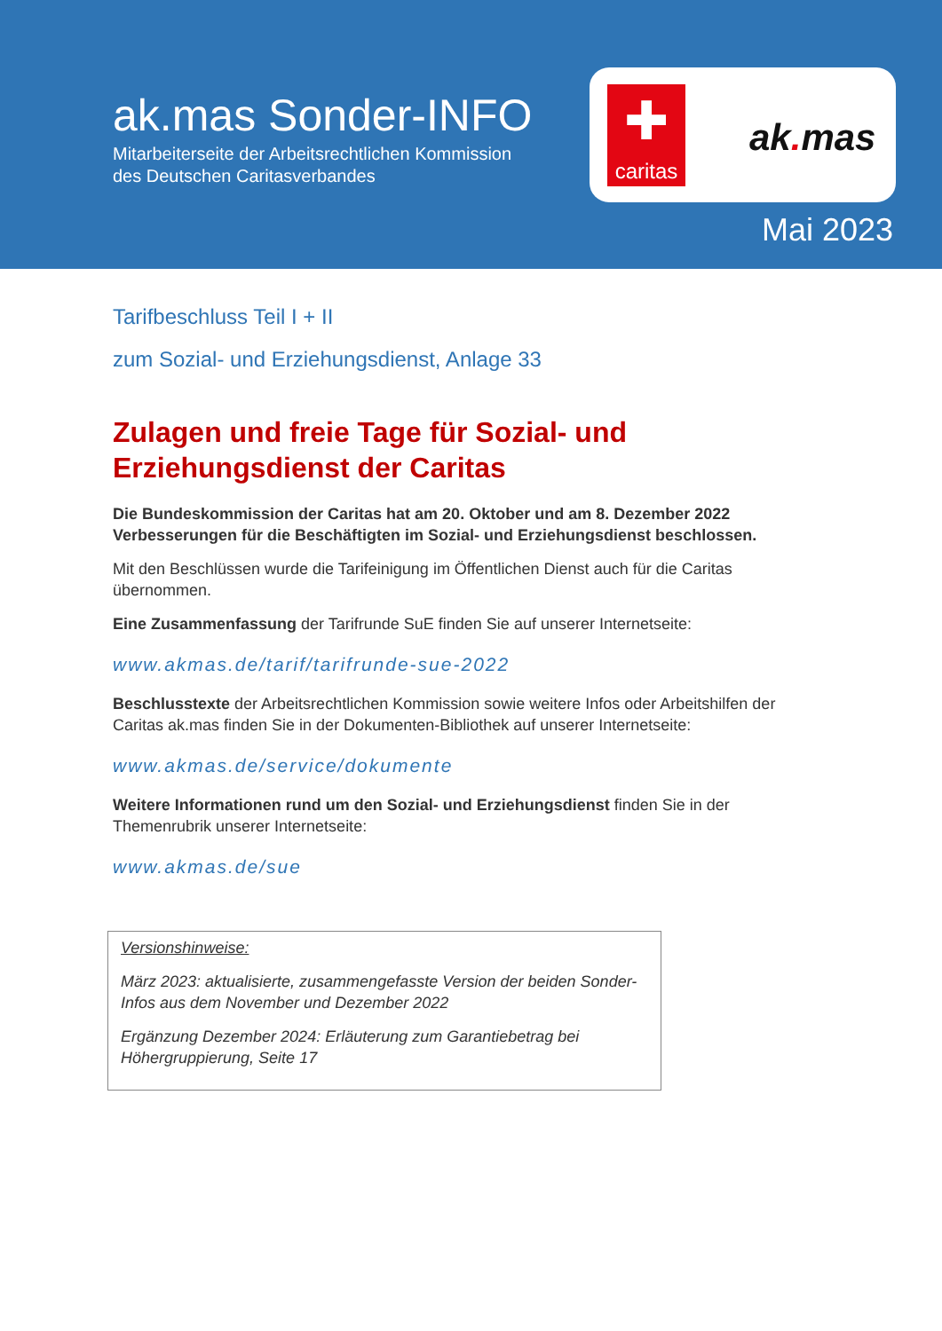ak.mas Sonder-INFO
Mitarbeiterseite der Arbeitsrechtlichen Kommission
des Deutschen Caritasverbandes
✚
caritas
ak. mas
Mai 2023
Tarifbeschluss Teil I + II
zum Sozial- und Erziehungsdienst, Anlage 33
Zulagen und freie Tage für Sozial- und Erziehungsdienst der Caritas
Die Bundeskommission der Caritas hat am 20. Oktober und am 8. Dezember 2022 Verbesserungen für die Beschäftigten im Sozial- und Erziehungsdienst beschlossen.
Mit den Beschlüssen wurde die Tarifeinigung im Öffentlichen Dienst auch für die Caritas übernommen.
Eine Zusammenfassung der Tarifrunde SuE finden Sie auf unserer Internetseite:
www.akmas.de/tarif/tarifrunde-sue-2022
Beschlusstexte der Arbeitsrechtlichen Kommission sowie weitere Infos oder Arbeitshilfen der Caritas ak.mas finden Sie in der Dokumenten-Bibliothek auf unserer Internetseite:
www.akmas.de/service/dokumente
Weitere Informationen rund um den Sozial- und Erziehungsdienst finden Sie in der Themenrubrik unserer Internetseite:
www.akmas.de/sue
Versionshinweise:
März 2023: aktualisierte, zusammengefasste Version der beiden Sonder-Infos aus dem November und Dezember 2022
Ergänzung Dezember 2024: Erläuterung zum Garantiebetrag bei Höhergruppierung, Seite 17